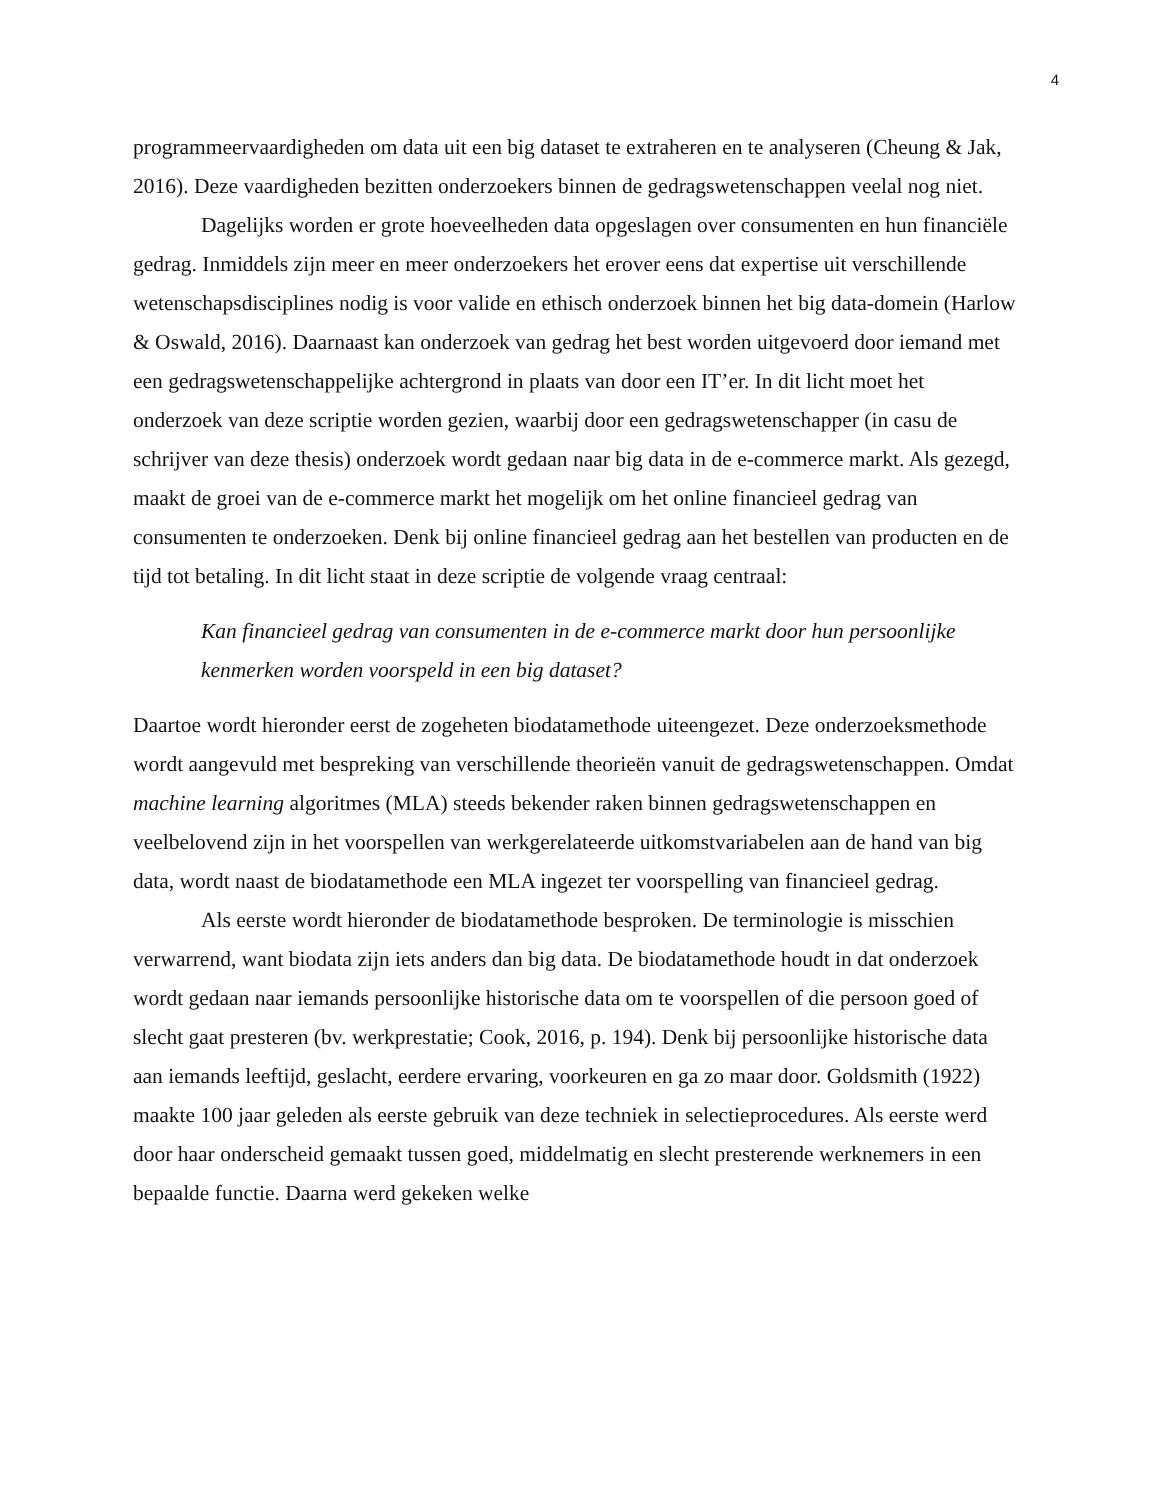4
programmeervaardigheden om data uit een big dataset te extraheren en te analyseren (Cheung & Jak, 2016). Deze vaardigheden bezitten onderzoekers binnen de gedragswetenschappen veelal nog niet.
Dagelijks worden er grote hoeveelheden data opgeslagen over consumenten en hun financiële gedrag. Inmiddels zijn meer en meer onderzoekers het erover eens dat expertise uit verschillende wetenschapsdisciplines nodig is voor valide en ethisch onderzoek binnen het big data-domein (Harlow & Oswald, 2016). Daarnaast kan onderzoek van gedrag het best worden uitgevoerd door iemand met een gedragswetenschappelijke achtergrond in plaats van door een IT’er. In dit licht moet het onderzoek van deze scriptie worden gezien, waarbij door een gedragswetenschapper (in casu de schrijver van deze thesis) onderzoek wordt gedaan naar big data in de e-commerce markt. Als gezegd, maakt de groei van de e-commerce markt het mogelijk om het online financieel gedrag van consumenten te onderzoeken. Denk bij online financieel gedrag aan het bestellen van producten en de tijd tot betaling. In dit licht staat in deze scriptie de volgende vraag centraal:
Kan financieel gedrag van consumenten in de e-commerce markt door hun persoonlijke kenmerken worden voorspeld in een big dataset?
Daartoe wordt hieronder eerst de zogeheten biodatamethode uiteengezet. Deze onderzoeksmethode wordt aangevuld met bespreking van verschillende theorieën vanuit de gedragswetenschappen. Omdat machine learning algoritmes (MLA) steeds bekender raken binnen gedragswetenschappen en veelbelovend zijn in het voorspellen van werkgerelateerde uitkomstvariabelen aan de hand van big data, wordt naast de biodatamethode een MLA ingezet ter voorspelling van financieel gedrag.
Als eerste wordt hieronder de biodatamethode besproken. De terminologie is misschien verwarrend, want biodata zijn iets anders dan big data. De biodatamethode houdt in dat onderzoek wordt gedaan naar iemands persoonlijke historische data om te voorspellen of die persoon goed of slecht gaat presteren (bv. werkprestatie; Cook, 2016, p. 194). Denk bij persoonlijke historische data aan iemands leeftijd, geslacht, eerdere ervaring, voorkeuren en ga zo maar door. Goldsmith (1922) maakte 100 jaar geleden als eerste gebruik van deze techniek in selectieprocedures. Als eerste werd door haar onderscheid gemaakt tussen goed, middelmatig en slecht presterende werknemers in een bepaalde functie. Daarna werd gekeken welke